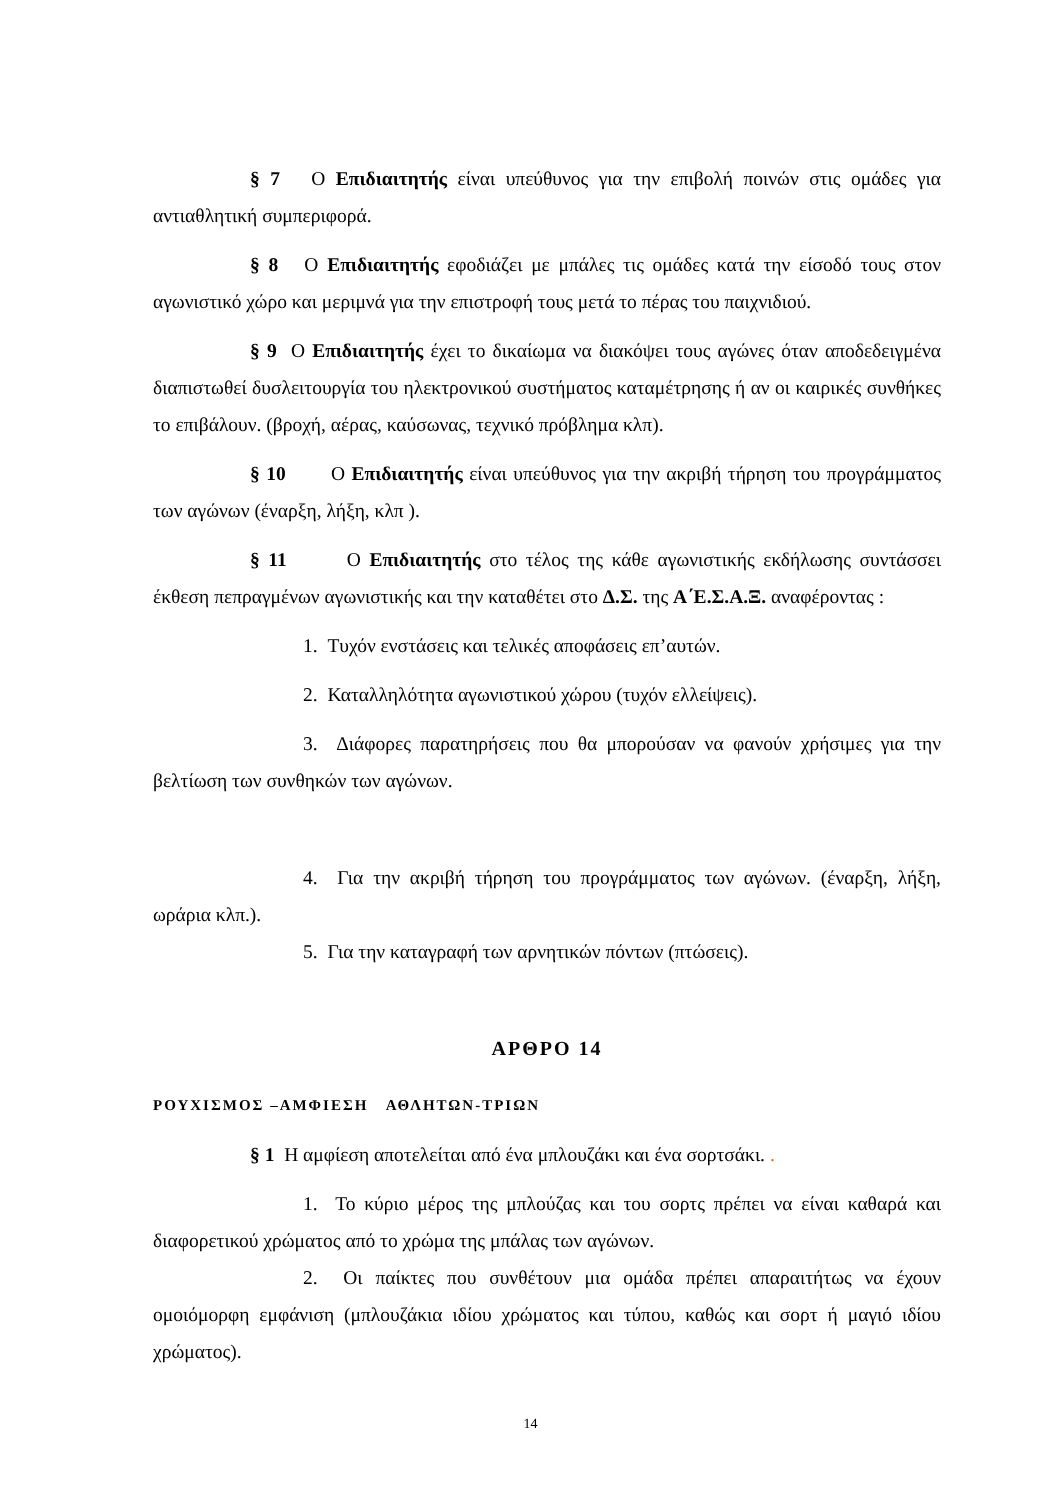§ 7 Ο Επιδιαιτητής είναι υπεύθυνος για την επιβολή ποινών στις ομάδες για αντιαθλητική συμπεριφορά.
§ 8 Ο Επιδιαιτητής εφοδιάζει με μπάλες τις ομάδες κατά την είσοδό τους στον αγωνιστικό χώρο και μεριμνά για την επιστροφή τους μετά το πέρας του παιχνιδιού.
§ 9 Ο Επιδιαιτητής έχει το δικαίωμα να διακόψει τους αγώνες όταν αποδεδειγμένα διαπιστωθεί δυσλειτουργία του ηλεκτρονικού συστήματος καταμέτρησης ή αν οι καιρικές συνθήκες το επιβάλουν. (βροχή, αέρας, καύσωνας, τεχνικό πρόβλημα κλπ).
§ 10 Ο Επιδιαιτητής είναι υπεύθυνος για την ακριβή τήρηση του προγράμματος των αγώνων (έναρξη, λήξη, κλπ ).
§ 11 Ο Επιδιαιτητής στο τέλος της κάθε αγωνιστικής εκδήλωσης συντάσσει έκθεση πεπραγμένων αγωνιστικής και την καταθέτει στο Δ.Σ. της Α΄Ε.Σ.Α.Ξ. αναφέροντας :
1. Τυχόν ενστάσεις και τελικές αποφάσεις επ’αυτών.
2. Καταλληλότητα αγωνιστικού χώρου (τυχόν ελλείψεις).
3. Διάφορες παρατηρήσεις που θα μπορούσαν να φανούν χρήσιμες για την βελτίωση των συνθηκών των αγώνων.
4. Για την ακριβή τήρηση του προγράμματος των αγώνων. (έναρξη, λήξη, ωράρια κλπ.).
5. Για την καταγραφή των αρνητικών πόντων (πτώσεις).
ΑΡΘΡΟ 14
ΡΟΥΧΙΣΜΟΣ –ΑΜΦΙΕΣΗ ΑΘΛΗΤΩΝ-ΤΡΙΩΝ
§ 1 Η αμφίεση αποτελείται από ένα μπλουζάκι και ένα σορτσάκι. .
1. Το κύριο μέρος της μπλούζας και του σορτς πρέπει να είναι καθαρά και διαφορετικού χρώματος από το χρώμα της μπάλας των αγώνων.
2. Οι παίκτες που συνθέτουν μια ομάδα πρέπει απαραιτήτως να έχουν ομοιόμορφη εμφάνιση (μπλουζάκια ιδίου χρώματος και τύπου, καθώς και σορτ ή μαγιό ιδίου χρώματος).
14